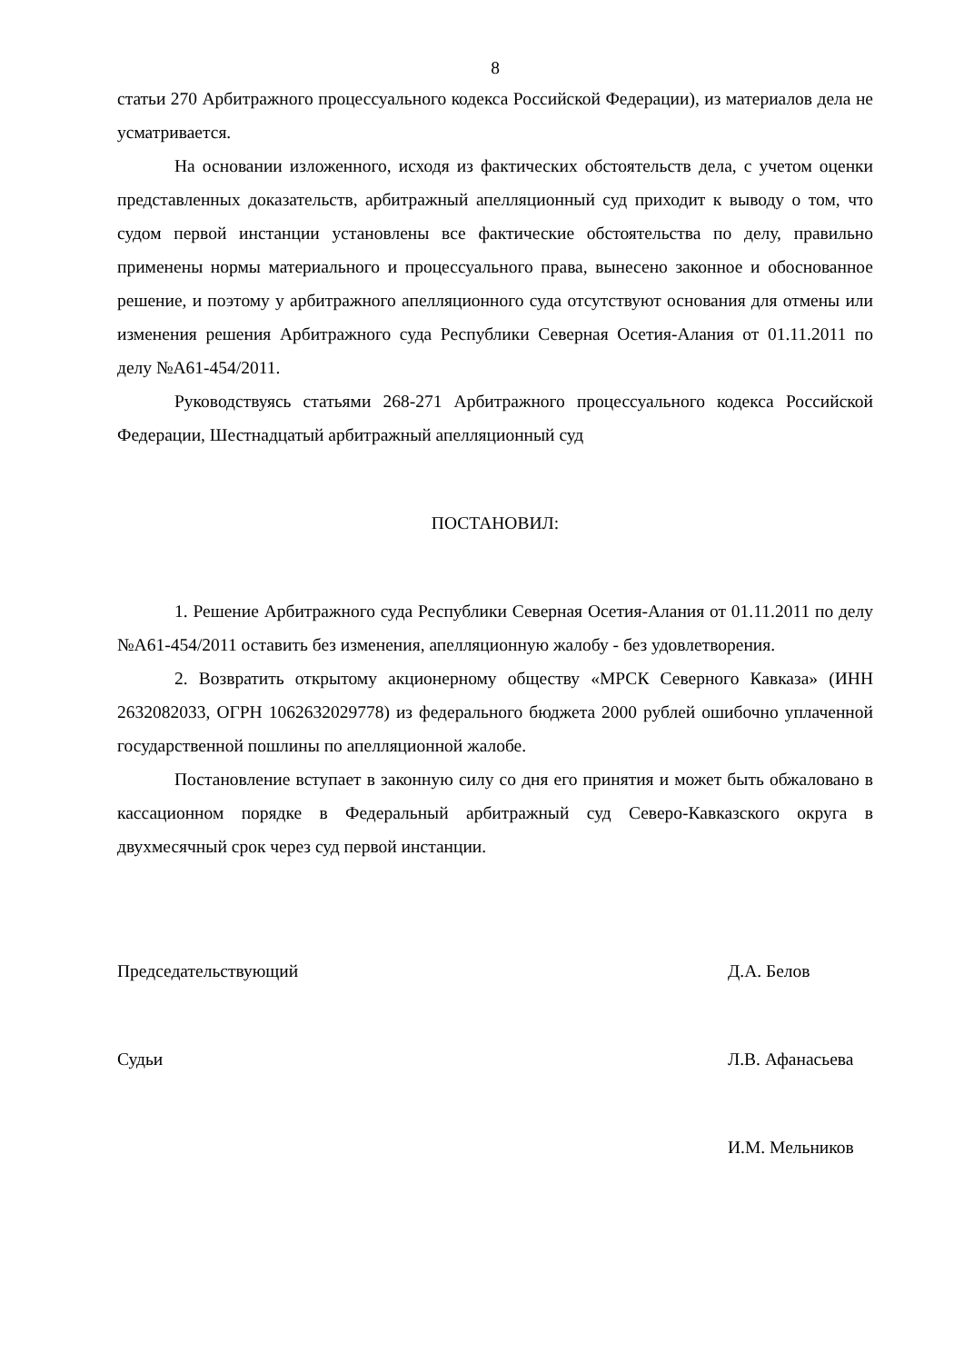8
статьи 270 Арбитражного процессуального кодекса Российской Федерации), из материалов дела не усматривается.
На основании изложенного, исходя из фактических обстоятельств дела, с учетом оценки представленных доказательств, арбитражный апелляционный суд приходит к выводу о том, что судом первой инстанции установлены все фактические обстоятельства по делу, правильно применены нормы материального и процессуального права, вынесено законное и обоснованное решение, и поэтому у арбитражного апелляционного суда отсутствуют основания для отмены или изменения решения Арбитражного суда Республики Северная Осетия-Алания от 01.11.2011 по делу №А61-454/2011.
Руководствуясь статьями 268-271 Арбитражного процессуального кодекса Российской Федерации, Шестнадцатый арбитражный апелляционный суд
ПОСТАНОВИЛ:
1. Решение Арбитражного суда Республики Северная Осетия-Алания от 01.11.2011 по делу №А61-454/2011 оставить без изменения, апелляционную жалобу - без удовлетворения.
2. Возвратить открытому акционерному обществу «МРСК Северного Кавказа» (ИНН 2632082033, ОГРН 1062632029778) из федерального бюджета 2000 рублей ошибочно уплаченной государственной пошлины по апелляционной жалобе.
Постановление вступает в законную силу со дня его принятия и может быть обжаловано в кассационном порядке в Федеральный арбитражный суд Северо-Кавказского округа в двухмесячный срок через суд первой инстанции.
Председательствующий Д.А. Белов
Судьи Л.В. Афанасьева
И.М. Мельников